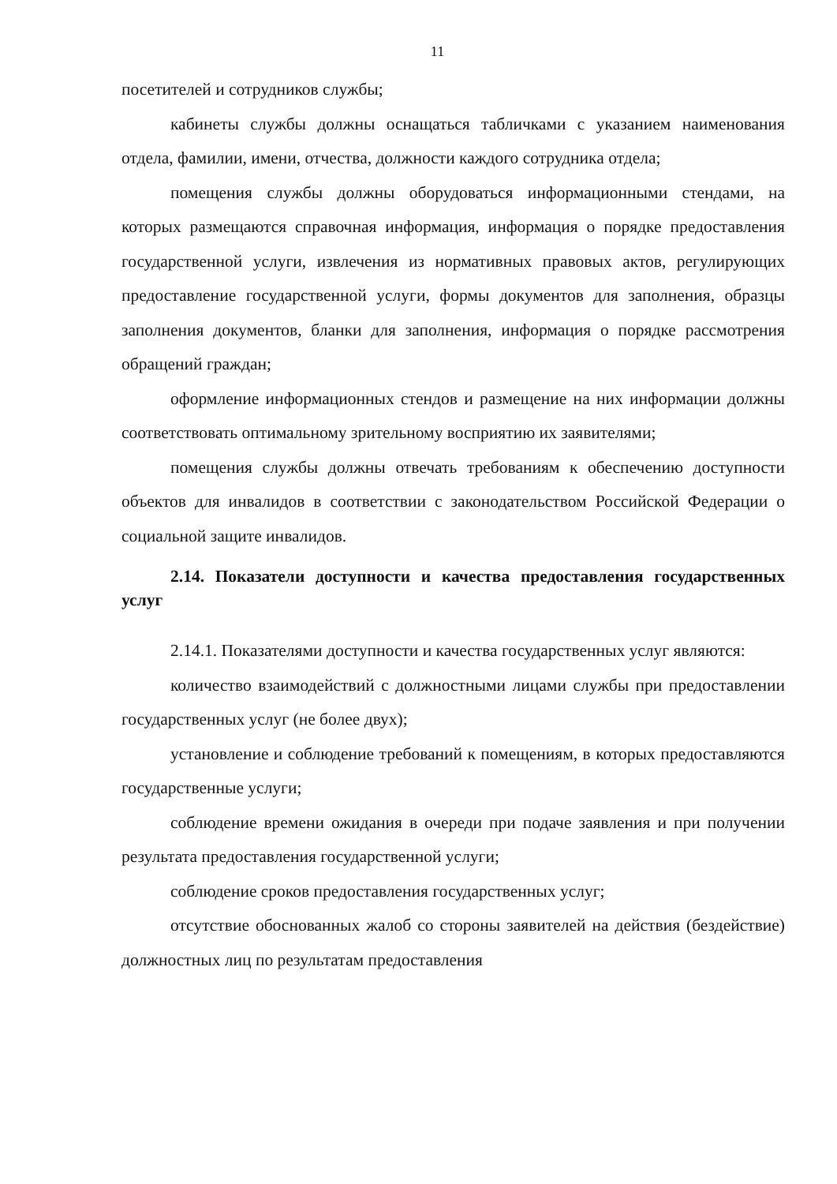11
посетителей и сотрудников службы;
кабинеты службы должны оснащаться табличками с указанием наименования отдела, фамилии, имени, отчества, должности каждого сотрудника отдела;
помещения службы должны оборудоваться информационными стендами, на которых размещаются справочная информация, информация о порядке предоставления государственной услуги, извлечения из нормативных правовых актов, регулирующих предоставление государственной услуги, формы документов для заполнения, образцы заполнения документов, бланки для заполнения, информация о порядке рассмотрения обращений граждан;
оформление информационных стендов и размещение на них информации должны соответствовать оптимальному зрительному восприятию их заявителями;
помещения службы должны отвечать требованиям к обеспечению доступности объектов для инвалидов в соответствии с законодательством Российской Федерации о социальной защите инвалидов.
2.14. Показатели доступности и качества предоставления государственных услуг
2.14.1. Показателями доступности и качества государственных услуг являются:
количество взаимодействий с должностными лицами службы при предоставлении государственных услуг (не более двух);
установление и соблюдение требований к помещениям, в которых предоставляются государственные услуги;
соблюдение времени ожидания в очереди при подаче заявления и при получении результата предоставления государственной услуги;
соблюдение сроков предоставления государственных услуг;
отсутствие обоснованных жалоб со стороны заявителей на действия (бездействие) должностных лиц по результатам предоставления